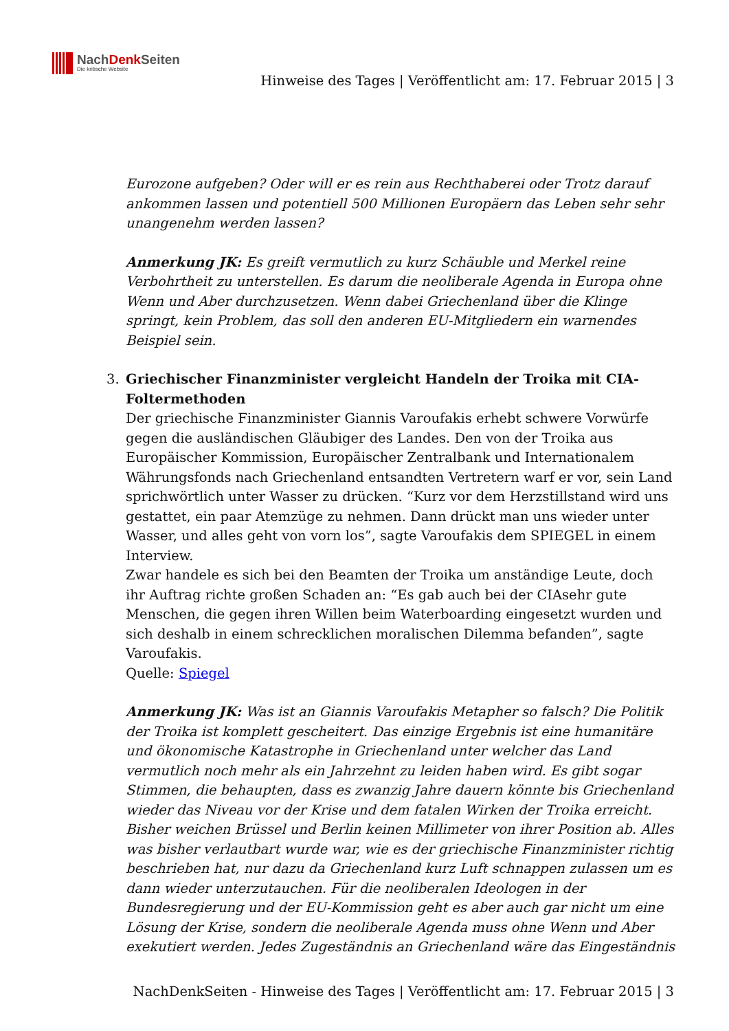NachDenk Seiten
Die kritische Website
Hinweise des Tages | Veröffentlicht am: 17. Februar 2015 | 3
Eurozone aufgeben? Oder will er es rein aus Rechthaberei oder Trotz darauf ankommen lassen und potentiell 500 Millionen Europäern das Leben sehr sehr unangenehm werden lassen?
Anmerkung JK: Es greift vermutlich zu kurz Schäuble und Merkel reine Verbohrtheit zu unterstellen. Es darum die neoliberale Agenda in Europa ohne Wenn und Aber durchzusetzen. Wenn dabei Griechenland über die Klinge springt, kein Problem, das soll den anderen EU-Mitgliedern ein warnendes Beispiel sein.
3. Griechischer Finanzminister vergleicht Handeln der Troika mit CIA-Foltermethoden
Der griechische Finanzminister Giannis Varoufakis erhebt schwere Vorwürfe gegen die ausländischen Gläubiger des Landes. Den von der Troika aus Europäischer Kommission, Europäischer Zentralbank und Internationalem Währungsfonds nach Griechenland entsandten Vertretern warf er vor, sein Land sprichwörtlich unter Wasser zu drücken. “Kurz vor dem Herzstillstand wird uns gestattet, ein paar Atemzüge zu nehmen. Dann drückt man uns wieder unter Wasser, und alles geht von vorn los”, sagte Varoufakis dem SPIEGEL in einem Interview.
Zwar handele es sich bei den Beamten der Troika um anständige Leute, doch ihr Auftrag richte großen Schaden an: “Es gab auch bei der CIAsehr gute Menschen, die gegen ihren Willen beim Waterboarding eingesetzt wurden und sich deshalb in einem schrecklichen moralischen Dilemma befanden”, sagte Varoufakis.
Quelle: Spiegel
Anmerkung JK: Was ist an Giannis Varoufakis Metapher so falsch? Die Politik der Troika ist komplett gescheitert. Das einzige Ergebnis ist eine humanitäre und ökonomische Katastrophe in Griechenland unter welcher das Land vermutlich noch mehr als ein Jahrzehnt zu leiden haben wird. Es gibt sogar Stimmen, die behaupten, dass es zwanzig Jahre dauern könnte bis Griechenland wieder das Niveau vor der Krise und dem fatalen Wirken der Troika erreicht.
Bisher weichen Brüssel und Berlin keinen Millimeter von ihrer Position ab. Alles was bisher verlautbart wurde war, wie es der griechische Finanzminister richtig beschrieben hat, nur dazu da Griechenland kurz Luft schnappen zulassen um es dann wieder unterzutauchen. Für die neoliberalen Ideologen in der Bundesregierung und der EU-Kommission geht es aber auch gar nicht um eine Lösung der Krise, sondern die neoliberale Agenda muss ohne Wenn und Aber exekutiert werden. Jedes Zugeständnis an Griechenland wäre das Eingeständnis
NachDenkSeiten - Hinweise des Tages | Veröffentlicht am: 17. Februar 2015 | 3